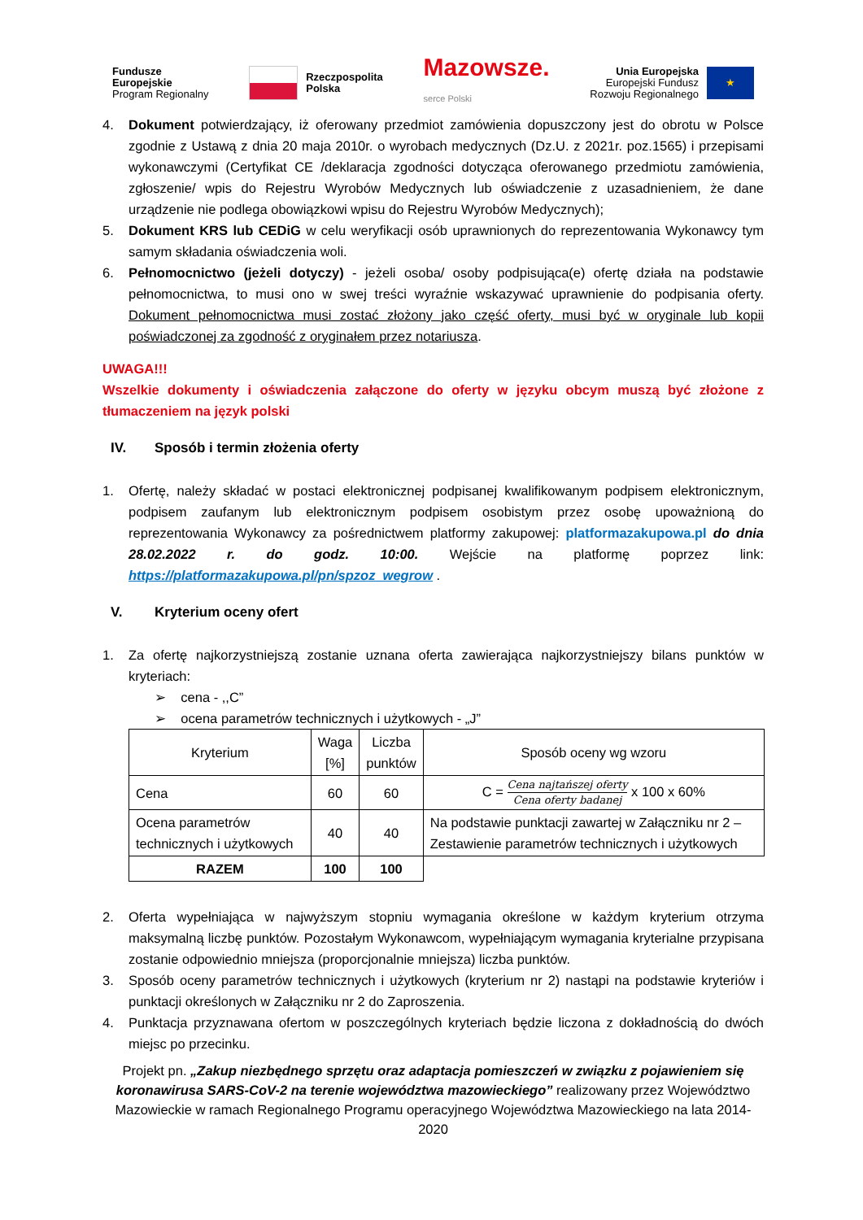Fundusze
Europejskie
Program Regionalny
Rzeczpospolita
Polska
Mazowsze.
serce Polski
Unia Europejska
Europejski Fundusz
Rozwoju Regionalnego
★
4. Dokument potwierdzający, iż oferowany przedmiot zamówienia dopuszczony jest do obrotu w Polsce zgodnie z Ustawą z dnia 20 maja 2010r. o wyrobach medycznych (Dz.U. z 2021r. poz.1565) i przepisami wykonawczymi (Certyfikat CE /deklaracja zgodności dotycząca oferowanego przedmiotu zamówienia, zgłoszenie/ wpis do Rejestru Wyrobów Medycznych lub oświadczenie z uzasadnieniem, że dane urządzenie nie podlega obowiązkowi wpisu do Rejestru Wyrobów Medycznych);
5. Dokument KRS lub CEDiG w celu weryfikacji osób uprawnionych do reprezentowania Wykonawcy tym samym składania oświadczenia woli.
6. Pełnomocnictwo (jeżeli dotyczy) - jeżeli osoba/ osoby podpisująca(e) ofertę działa na podstawie pełnomocnictwa, to musi ono w swej treści wyraźnie wskazywać uprawnienie do podpisania oferty. Dokument pełnomocnictwa musi zostać złożony jako część oferty, musi być w oryginale lub kopii poświadczonej za zgodność z oryginałem przez notariusza.
UWAGA!!!
Wszelkie dokumenty i oświadczenia załączone do oferty w języku obcym muszą być złożone z tłumaczeniem na język polski
IV. Sposób i termin złożenia oferty
1. Ofertę, należy składać w postaci elektronicznej podpisanej kwalifikowanym podpisem elektronicznym, podpisem zaufanym lub elektronicznym podpisem osobistym przez osobę upoważnioną do reprezentowania Wykonawcy za pośrednictwem platformy zakupowej: platformazakupowa.pl do dnia 28.02.2022 r. do godz. 10:00. Wejście na platformę poprzez link: https://platformazakupowa.pl/pn/spzoz_wegrow .
V. Kryterium oceny ofert
1. Za ofertę najkorzystniejszą zostanie uznana oferta zawierająca najkorzystniejszy bilans punktów w kryteriach:
➢ cena - ,,C”
➢ ocena parametrów technicznych i użytkowych - „J”
| Kryterium | Waga [%] | Liczba punktów | Sposób oceny wg wzoru |
| --- | --- | --- | --- |
| Cena | 60 | 60 | C = Cena najtańszej oferty Cena oferty badanej x 100 x 60% |
| Ocena parametrów technicznych i użytkowych | 40 | 40 | Na podstawie punktacji zawartej w Załączniku nr 2 – Zestawienie parametrów technicznych i użytkowych |
| RAZEM | 100 | 100 | |
2. Oferta wypełniająca w najwyższym stopniu wymagania określone w każdym kryterium otrzyma maksymalną liczbę punktów. Pozostałym Wykonawcom, wypełniającym wymagania kryterialne przypisana zostanie odpowiednio mniejsza (proporcjonalnie mniejsza) liczba punktów.
3. Sposób oceny parametrów technicznych i użytkowych (kryterium nr 2) nastąpi na podstawie kryteriów i punktacji określonych w Załączniku nr 2 do Zaproszenia.
4. Punktacja przyznawana ofertom w poszczególnych kryteriach będzie liczona z dokładnością do dwóch miejsc po przecinku.
Projekt pn. „Zakup niezbędnego sprzętu oraz adaptacja pomieszczeń w związku z pojawieniem się koronawirusa SARS-CoV-2 na terenie województwa mazowieckiego” realizowany przez Województwo Mazowieckie w ramach Regionalnego Programu operacyjnego Województwa Mazowieckiego na lata 2014-2020